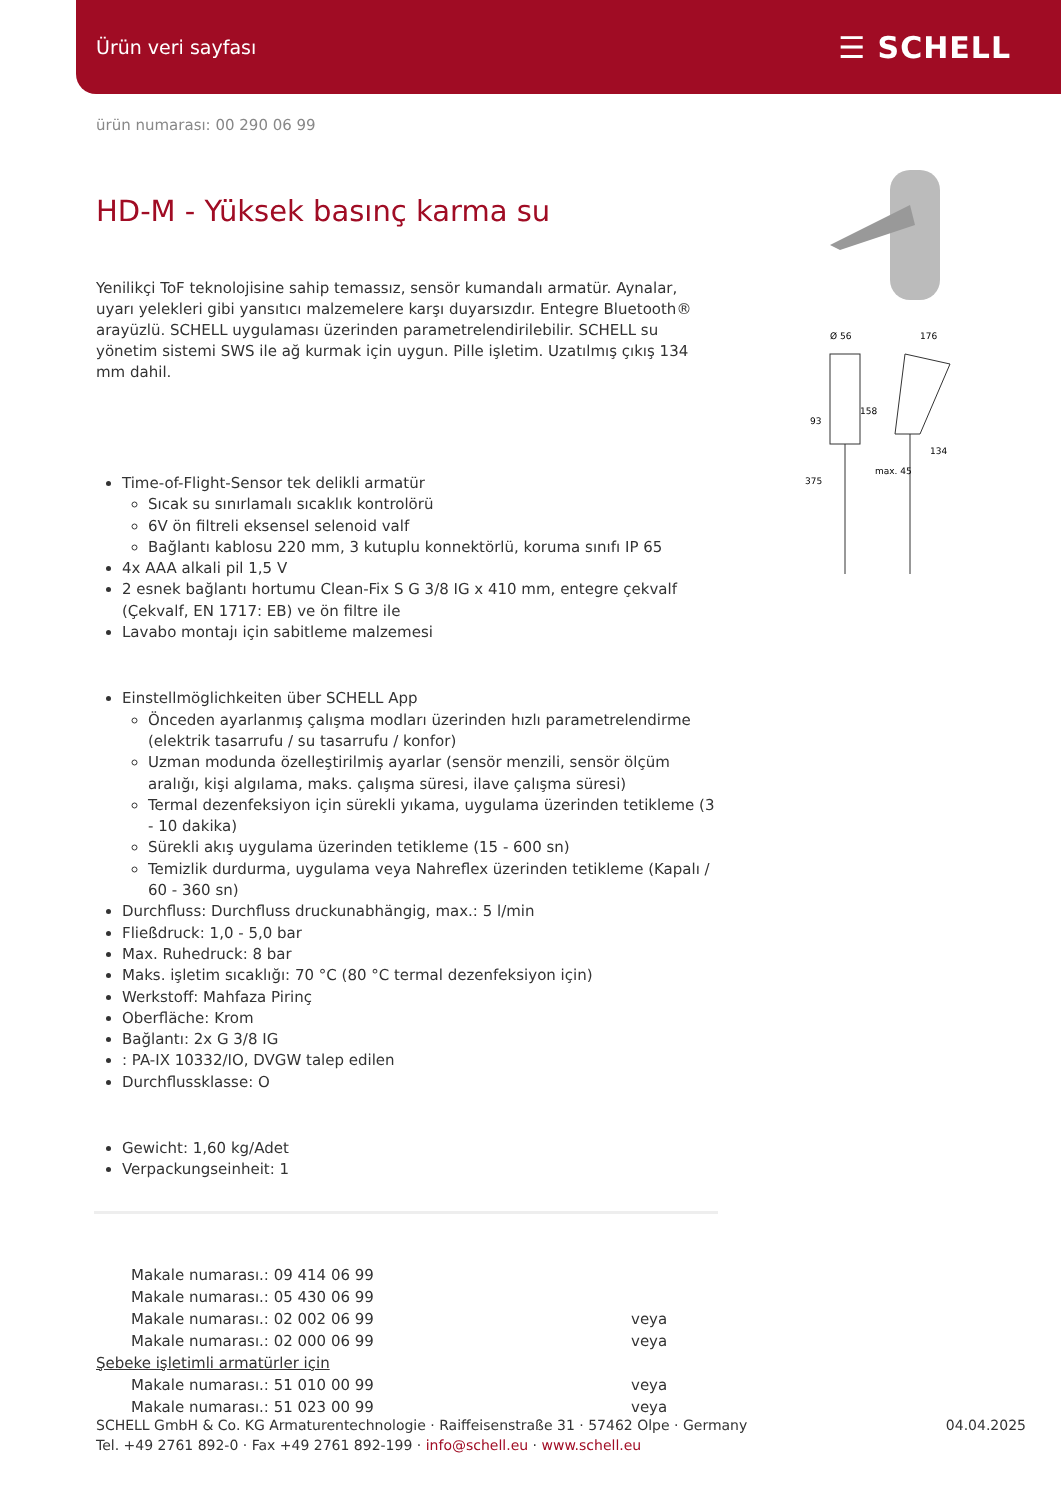Ürün veri sayfası ☰ SCHELL
Ø 56
176
93
158
134
375
max. 45
ürün numarası: 00 290 06 99
HD-M - Yüksek basınç karma su
Yenilikçi ToF teknolojisine sahip temassız, sensör kumandalı armatür. Aynalar, uyarı yelekleri gibi yansıtıcı malzemelere karşı duyarsızdır. Entegre Bluetooth® arayüzlü. SCHELL uygulaması üzerinden parametrelendirilebilir. SCHELL su yönetim sistemi SWS ile ağ kurmak için uygun. Pille işletim. Uzatılmış çıkış 134 mm dahil.
Time-of-Flight-Sensor tek delikli armatür
Sıcak su sınırlamalı sıcaklık kontrolörü
6V ön filtreli eksensel selenoid valf
Bağlantı kablosu 220 mm, 3 kutuplu konnektörlü, koruma sınıfı IP 65
4x AAA alkali pil 1,5 V
2 esnek bağlantı hortumu Clean-Fix S G 3/8 IG x 410 mm, entegre çekvalf (Çekvalf, EN 1717: EB) ve ön filtre ile
Lavabo montajı için sabitleme malzemesi
Einstellmöglichkeiten über SCHELL App
Önceden ayarlanmış çalışma modları üzerinden hızlı parametrelendirme (elektrik tasarrufu / su tasarrufu / konfor)
Uzman modunda özelleştirilmiş ayarlar (sensör menzili, sensör ölçüm aralığı, kişi algılama, maks. çalışma süresi, ilave çalışma süresi)
Termal dezenfeksiyon için sürekli yıkama, uygulama üzerinden tetikleme (3 - 10 dakika)
Sürekli akış uygulama üzerinden tetikleme (15 - 600 sn)
Temizlik durdurma, uygulama veya Nahreflex üzerinden tetikleme (Kapalı / 60 - 360 sn)
Durchfluss: Durchfluss druckunabhängig, max.: 5 l/min
Fließdruck: 1,0 - 5,0 bar
Max. Ruhedruck: 8 bar
Maks. işletim sıcaklığı: 70 °C (80 °C termal dezenfeksiyon için)
Werkstoff: Mahfaza Pirinç
Oberfläche: Krom
Bağlantı: 2x G 3/8 IG
: PA-IX 10332/IO, DVGW talep edilen
Durchflussklasse: O
Gewicht: 1,60 kg/Adet
Verpackungseinheit: 1
| Makale numarası.: 09 414 06 99 | |
| Makale numarası.: 05 430 06 99 | |
| Makale numarası.: 02 002 06 99 | veya |
| Makale numarası.: 02 000 06 99 | veya |
| Şebeke işletimli armatürler için | |
| Makale numarası.: 51 010 00 99 | veya |
| Makale numarası.: 51 023 00 99 | veya |
SCHELL GmbH & Co. KG Armaturentechnologie · Raiffeisenstraße 31 · 57462 Olpe · Germany
Tel. +49 2761 892-0 · Fax +49 2761 892-199 · info@schell.eu · www.schell.eu
04.04.2025